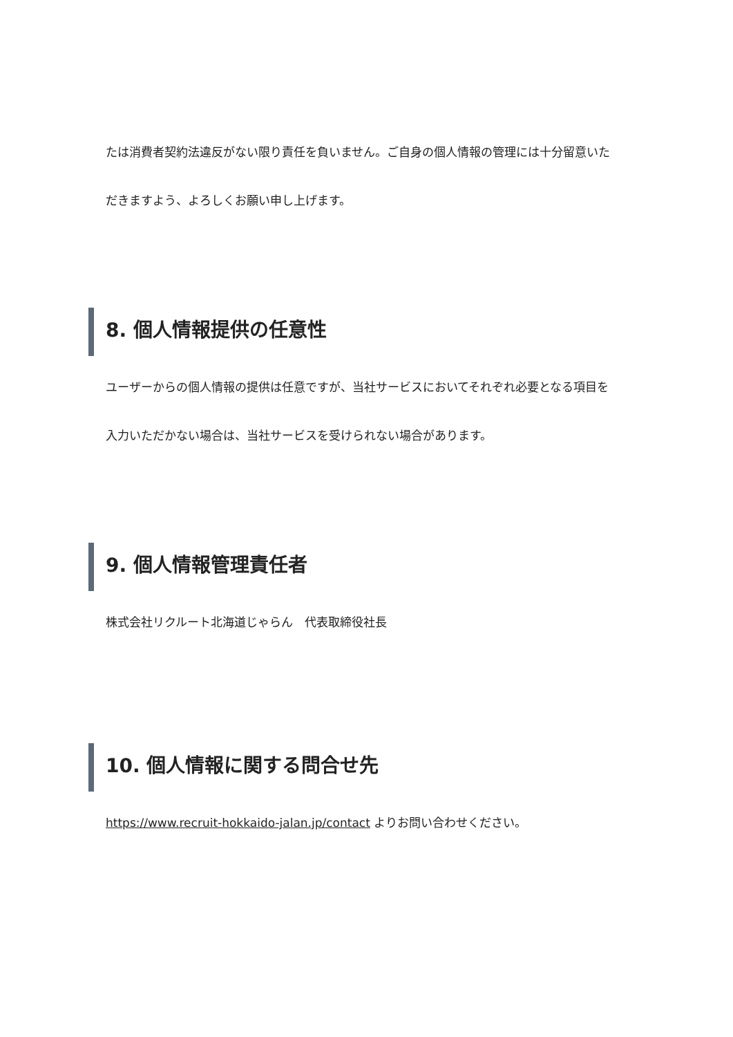たは消費者契約法違反がない限り責任を負いません。ご自身の個人情報の管理には十分留意いただきますよう、よろしくお願い申し上げます。
8. 個人情報提供の任意性
ユーザーからの個人情報の提供は任意ですが、当社サービスにおいてそれぞれ必要となる項目を入力いただかない場合は、当社サービスを受けられない場合があります。
9. 個人情報管理責任者
株式会社リクルート北海道じゃらん　代表取締役社長
10. 個人情報に関する問合せ先
https://www.recruit-hokkaido-jalan.jp/contact よりお問い合わせください。